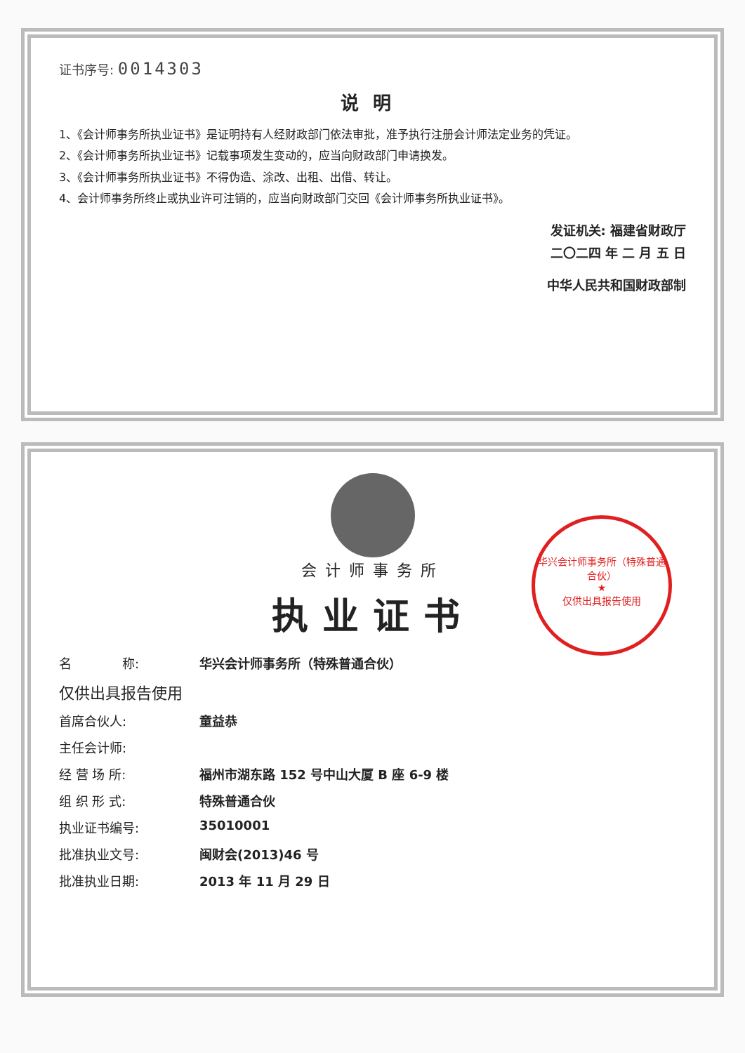证书序号: 0014303
说明
1、《会计师事务所执业证书》是证明持有人经财政部门依法审批，准予执行注册会计师法定业务的凭证。
2、《会计师事务所执业证书》记载事项发生变动的，应当向财政部门申请换发。
3、《会计师事务所执业证书》不得伪造、涂改、出租、出借、转让。
4、会计师事务所终止或执业许可注销的，应当向财政部门交回《会计师事务所执业证书》。
发证机关: 福建省财政厅
二〇二四 年 二 月 五 日
中华人民共和国财政部制
会计师事务所
执业证书
华兴会计师事务所（特殊普通合伙）
★
仅供出具报告使用
名　　　　称: 华兴会计师事务所（特殊普通合伙）
仅供出具报告使用
首席合伙人: 童益恭
主任会计师:
经 营 场 所: 福州市湖东路 152 号中山大厦 B 座 6-9 楼
组 织 形 式: 特殊普通合伙
执业证书编号: 35010001
批准执业文号: 闽财会(2013)46 号
批准执业日期: 2013 年 11 月 29 日